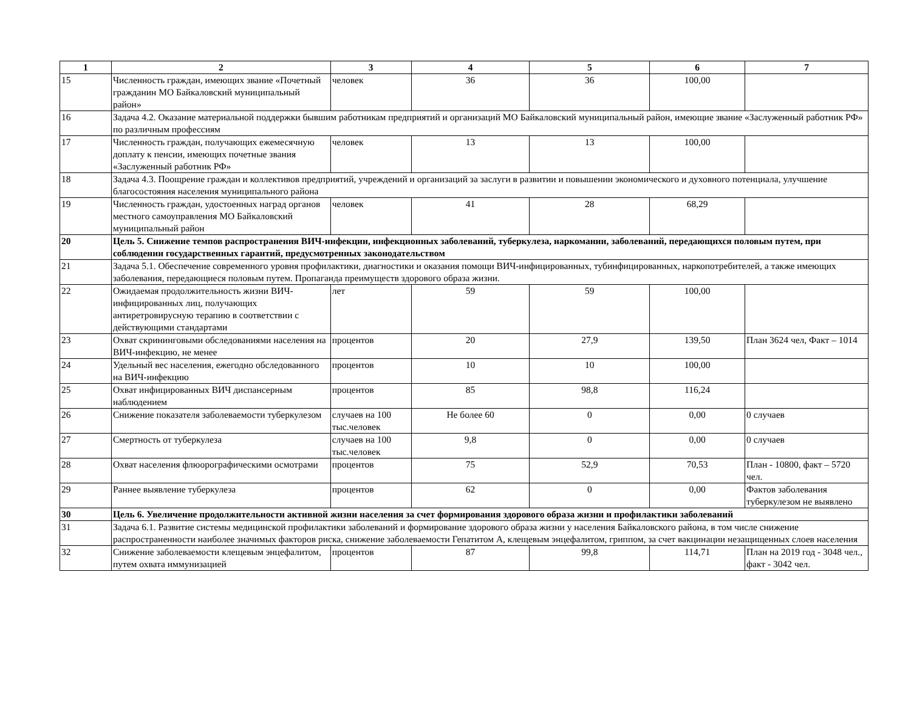| 1 | 2 | 3 | 4 | 5 | 6 | 7 |
| --- | --- | --- | --- | --- | --- | --- |
| 15 | Численность граждан, имеющих звание «Почетный гражданин МО Байкаловский муниципальный район» | человек | 36 | 36 | 100,00 | |
| 16 | Задача 4.2. Оказание материальной поддержки бывшим работникам предприятий и организаций МО Байкаловский муниципальный район, имеющие звание «Заслуженный работник РФ» по различным профессиям | | | | | |
| 17 | Численность граждан, получающих ежемесячную доплату к пенсии, имеющих почетные звания «Заслуженный работник РФ» | человек | 13 | 13 | 100,00 | |
| 18 | Задача 4.3. Поощрение граждан и коллективов предприятий, учреждений и организаций за заслуги в развитии и повышении экономического и духовного потенциала, улучшение благосостояния населения муниципального района | | | | | |
| 19 | Численность граждан, удостоенных наград органов местного самоуправления МО Байкаловский муниципальный район | человек | 41 | 28 | 68,29 | |
| 20 | Цель 5. Снижение темпов распространения ВИЧ-инфекции, инфекционных заболеваний, туберкулеза, наркомании, заболеваний, передающихся половым путем, при соблюдении государственных гарантий, предусмотренных законодательством | | | | | |
| 21 | Задача 5.1. Обеспечение современного уровня профилактики, диагностики и оказания помощи ВИЧ-инфицированных, тубинфицированных, наркопотребителей, а также имеющих заболевания, передающиеся половым путем. Пропаганда преимуществ здорового образа жизни. | | | | | |
| 22 | Ожидаемая продолжительность жизни ВИЧ-инфицированных лиц, получающих антиретровирусную терапию в соответствии с действующими стандартами | лет | 59 | 59 | 100,00 | |
| 23 | Охват скрининговыми обследованиями населения на ВИЧ-инфекцию, не менее | процентов | 20 | 27,9 | 139,50 | План 3624 чел, Факт – 1014 |
| 24 | Удельный вес населения, ежегодно обследованного на ВИЧ-инфекцию | процентов | 10 | 10 | 100,00 | |
| 25 | Охват инфицированных ВИЧ диспансерным наблюдением | процентов | 85 | 98,8 | 116,24 | |
| 26 | Снижение показателя заболеваемости туберкулезом | случаев на 100 тыс.человек | Не более 60 | 0 | 0,00 | 0 случаев |
| 27 | Смертность от туберкулеза | случаев на 100 тыс.человек | 9,8 | 0 | 0,00 | 0 случаев |
| 28 | Охват населения флюорографическими осмотрами | процентов | 75 | 52,9 | 70,53 | План - 10800, факт – 5720 чел. |
| 29 | Раннее выявление туберкулеза | процентов | 62 | 0 | 0,00 | Фактов заболевания туберкулезом не выявлено |
| 30 | Цель 6. Увеличение продолжительности активной жизни населения за счет формирования здорового образа жизни и профилактики заболеваний | | | | | |
| 31 | Задача 6.1. Развитие системы медицинской профилактики заболеваний и формирование здорового образа жизни у населения Байкаловского района, в том числе снижение распространенности наиболее значимых факторов риска, снижение заболеваемости Гепатитом А, клещевым энцефалитом, гриппом, за счет вакцинации незащищенных слоев населения | | | | | |
| 32 | Снижение заболеваемости клещевым энцефалитом, путем охвата иммунизацией | процентов | 87 | 99,8 | 114,71 | План на 2019 год - 3048 чел., факт - 3042 чел. |